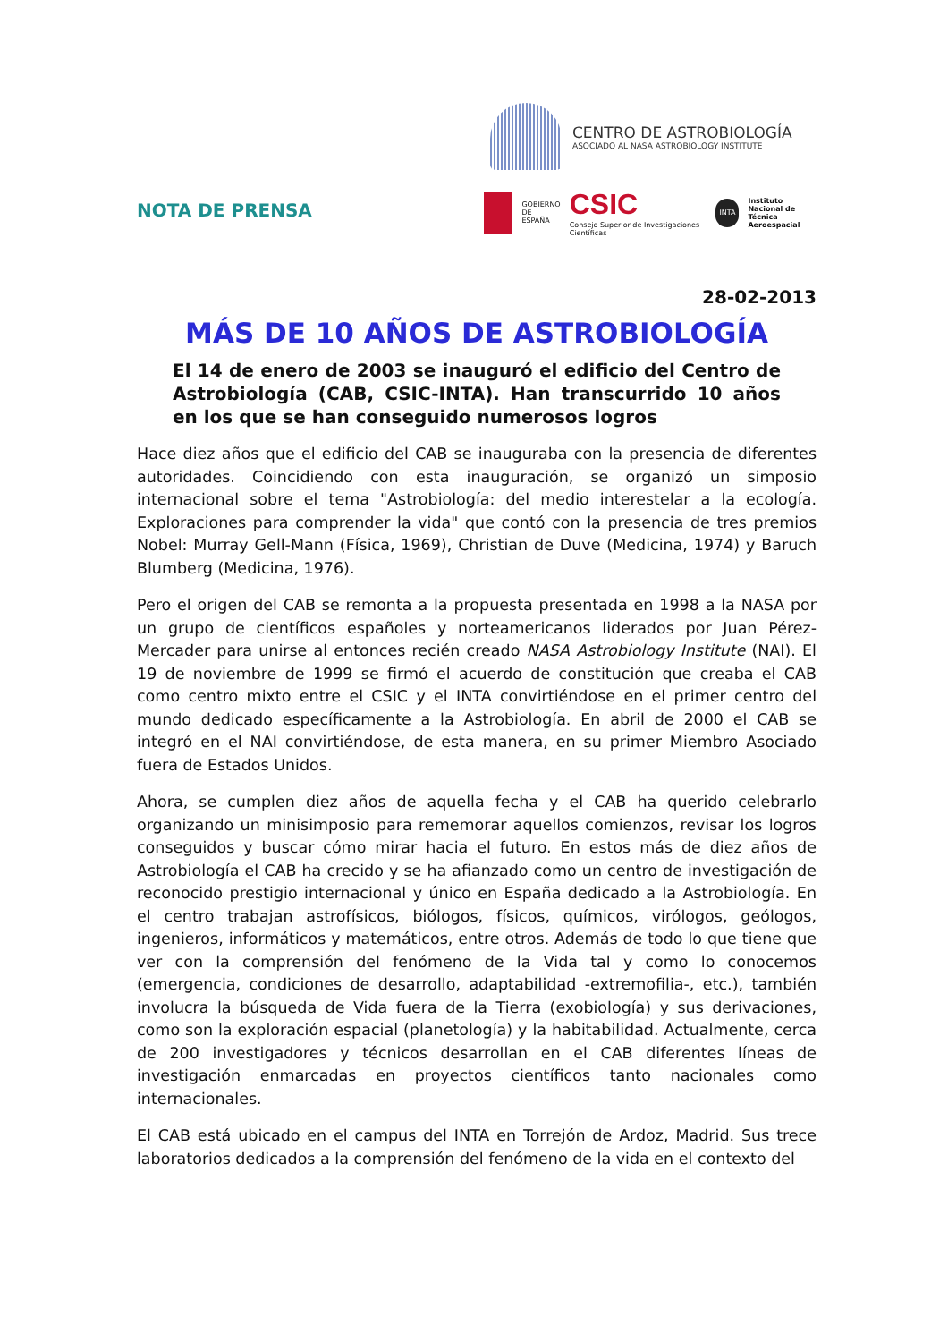CENTRO DE ASTROBIOLOGÍA
ASOCIADO AL NASA ASTROBIOLOGY INSTITUTE
NOTA DE PRENSA
GOBIERNO
DE ESPAÑA
CSIC
Consejo Superior de Investigaciones Científicas
INTA
Instituto Nacional de
Técnica Aeroespacial
28-02-2013
MÁS DE 10 AÑOS DE ASTROBIOLOGÍA
El 14 de enero de 2003 se inauguró el edificio del Centro de Astrobiología (CAB, CSIC-INTA). Han transcurrido 10 años en los que se han conseguido numerosos logros
Hace diez años que el edificio del CAB se inauguraba con la presencia de diferentes autoridades. Coincidiendo con esta inauguración, se organizó un simposio internacional sobre el tema "Astrobiología: del medio interestelar a la ecología. Exploraciones para comprender la vida" que contó con la presencia de tres premios Nobel: Murray Gell-Mann (Física, 1969), Christian de Duve (Medicina, 1974) y Baruch Blumberg (Medicina, 1976).
Pero el origen del CAB se remonta a la propuesta presentada en 1998 a la NASA por un grupo de científicos españoles y norteamericanos liderados por Juan Pérez-Mercader para unirse al entonces recién creado NASA Astrobiology Institute (NAI). El 19 de noviembre de 1999 se firmó el acuerdo de constitución que creaba el CAB como centro mixto entre el CSIC y el INTA convirtiéndose en el primer centro del mundo dedicado específicamente a la Astrobiología. En abril de 2000 el CAB se integró en el NAI convirtiéndose, de esta manera, en su primer Miembro Asociado fuera de Estados Unidos.
Ahora, se cumplen diez años de aquella fecha y el CAB ha querido celebrarlo organizando un minisimposio para rememorar aquellos comienzos, revisar los logros conseguidos y buscar cómo mirar hacia el futuro. En estos más de diez años de Astrobiología el CAB ha crecido y se ha afianzado como un centro de investigación de reconocido prestigio internacional y único en España dedicado a la Astrobiología. En el centro trabajan astrofísicos, biólogos, físicos, químicos, virólogos, geólogos, ingenieros, informáticos y matemáticos, entre otros. Además de todo lo que tiene que ver con la comprensión del fenómeno de la Vida tal y como lo conocemos (emergencia, condiciones de desarrollo, adaptabilidad -extremofilia-, etc.), también involucra la búsqueda de Vida fuera de la Tierra (exobiología) y sus derivaciones, como son la exploración espacial (planetología) y la habitabilidad. Actualmente, cerca de 200 investigadores y técnicos desarrollan en el CAB diferentes líneas de investigación enmarcadas en proyectos científicos tanto nacionales como internacionales.
El CAB está ubicado en el campus del INTA en Torrejón de Ardoz, Madrid. Sus trece laboratorios dedicados a la comprensión del fenómeno de la vida en el contexto del